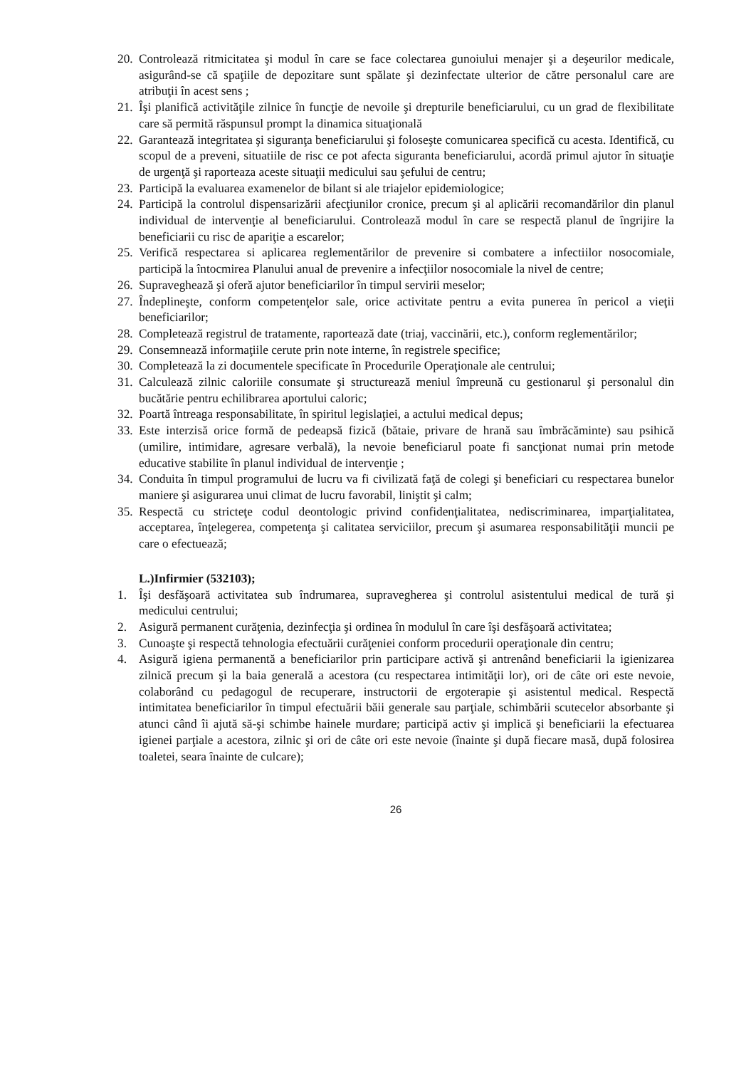20. Controlează ritmicitatea şi modul în care se face colectarea gunoiului menajer şi a deşeurilor medicale, asigurând-se că spaţiile de depozitare sunt spălate şi dezinfectate ulterior de către personalul care are atribuţii în acest sens ;
21. Îşi planifică activităţile zilnice în funcţie de nevoile şi drepturile beneficiarului, cu un grad de flexibilitate care să permită răspunsul prompt la dinamica situaţională
22. Garantează integritatea şi siguranţa beneficiarului şi foloseşte comunicarea specifică cu acesta. Identifică, cu scopul de a preveni, situatiile de risc ce pot afecta siguranta beneficiarului, acordă primul ajutor în situaţie de urgenţă şi raporteaza aceste situaţii medicului sau şefului de centru;
23. Participă la evaluarea examenelor de bilant si ale triajelor epidemiologice;
24. Participă la controlul dispensarizării afecţiunilor cronice, precum şi al aplicării recomandărilor din planul individual de intervenţie al beneficiarului. Controlează modul în care se respectă planul de îngrijire la beneficiarii cu risc de apariţie a escarelor;
25. Verifică respectarea si aplicarea reglementărilor de prevenire si combatere a infectiilor nosocomiale, participă la întocmirea Planului anual de prevenire a infecţiilor nosocomiale la nivel de centre;
26. Supraveghează şi oferă ajutor beneficiarilor în timpul servirii meselor;
27. Îndeplineşte, conform competenţelor sale, orice activitate pentru a evita punerea în pericol a vieţii beneficiarilor;
28. Completează registrul de tratamente, raportează date (triaj, vaccinării, etc.), conform reglementărilor;
29. Consemnează informaţiile cerute prin note interne, în registrele specifice;
30. Completează la zi documentele specificate în Procedurile Operaţionale ale centrului;
31. Calculează zilnic caloriile consumate şi structurează meniul împreună cu gestionarul şi personalul din bucătărie pentru echilibrarea aportului caloric;
32. Poartă întreaga responsabilitate, în spiritul legislaţiei, a actului medical depus;
33. Este interzisă orice formă de pedeapsă fizică (bătaie, privare de hrană sau îmbrăcăminte) sau psihică (umilire, intimidare, agresare verbală), la nevoie beneficiarul poate fi sancţionat numai prin metode educative stabilite în planul individual de intervenţie ;
34. Conduita în timpul programului de lucru va fi civilizată faţă de colegi şi beneficiari cu respectarea bunelor maniere şi asigurarea unui climat de lucru favorabil, liniştit şi calm;
35. Respectă cu stricteţe codul deontologic privind confidenţialitatea, nediscriminarea, imparţialitatea, acceptarea, înţelegerea, competenţa şi calitatea serviciilor, precum şi asumarea responsabilităţii muncii pe care o efectuează;
L.)Infirmier (532103);
1. Îşi desfăşoară activitatea sub îndrumarea, supravegherea şi controlul asistentului medical de tură şi medicului centrului;
2. Asigură permanent curăţenia, dezinfecţia şi ordinea în modulul în care îşi desfăşoară activitatea;
3. Cunoaşte şi respectă tehnologia efectuării curăţeniei conform procedurii operaţionale din centru;
4. Asigură igiena permanentă a beneficiarilor prin participare activă şi antrenând beneficiarii la igienizarea zilnică precum şi la baia generală a acestora (cu respectarea intimităţii lor), ori de câte ori este nevoie, colaborând cu pedagogul de recuperare, instructorii de ergoterapie şi asistentul medical. Respectă intimitatea beneficiarilor în timpul efectuării băii generale sau parţiale, schimbării scutecelor absorbante şi atunci când îi ajută să-şi schimbe hainele murdare; participă activ şi implică şi beneficiarii la efectuarea igienei parţiale a acestora, zilnic şi ori de câte ori este nevoie (înainte şi după fiecare masă, după folosirea toaletei, seara înainte de culcare);
26